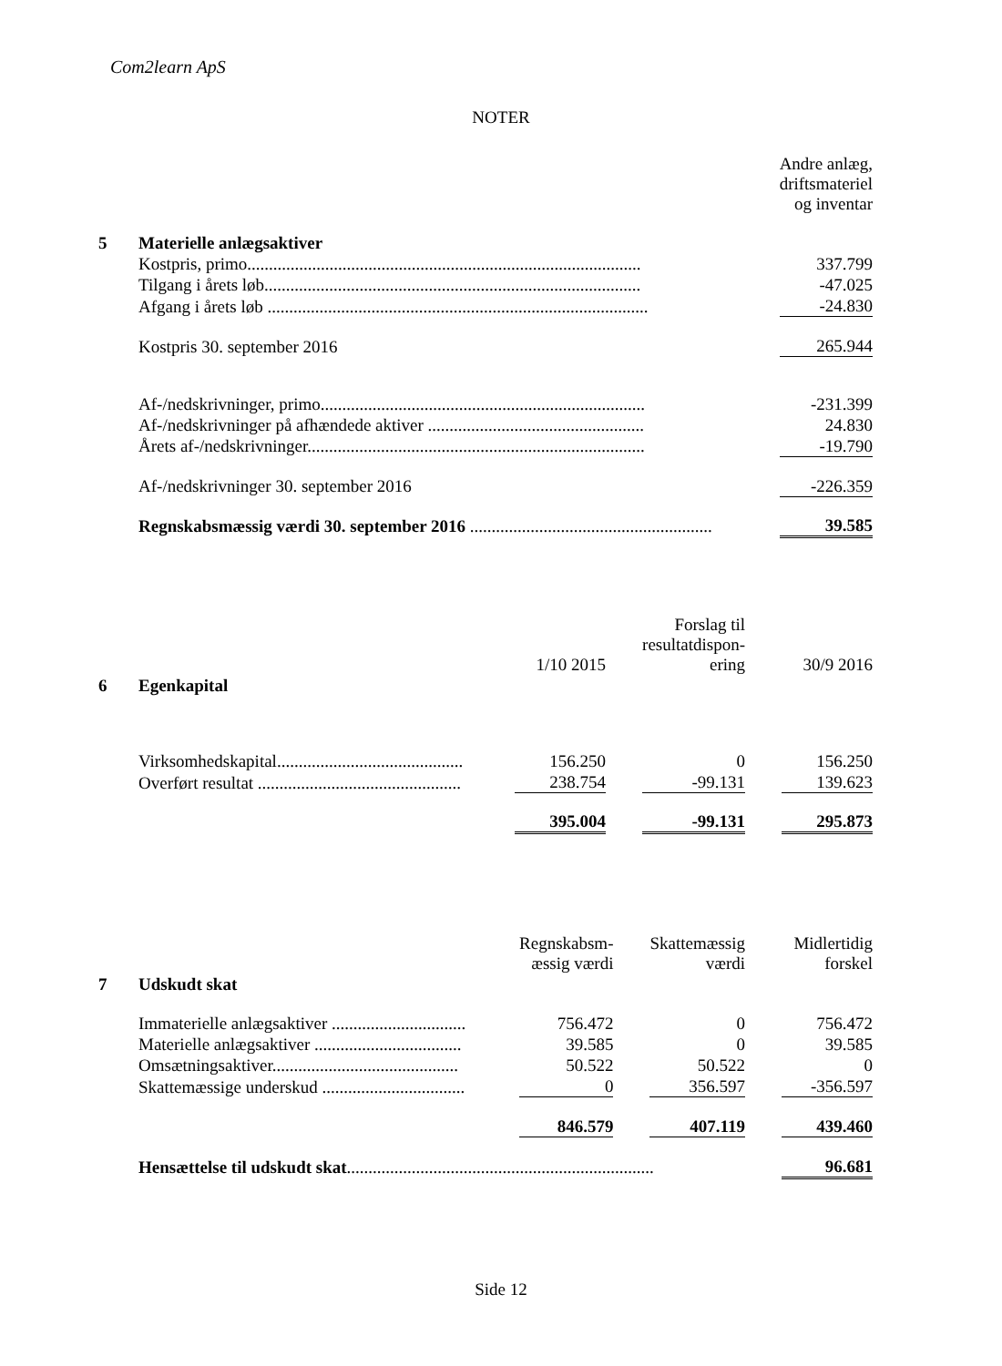Com2learn ApS
NOTER
| | | Andre anlæg, driftsmateriel og inventar |
| 5 | Materielle anlægsaktiver | |
| | Kostpris, primo........................................................................................... | 337.799 |
| | Tilgang i årets løb....................................................................................... | -47.025 |
| | Afgang i årets løb ........................................................................................ | -24.830 |
| | Kostpris 30. september 2016 | 265.944 |
| | Af-/nedskrivninger, primo........................................................................... | -231.399 |
| | Af-/nedskrivninger på afhændede aktiver .................................................. | 24.830 |
| | Årets af-/nedskrivninger.............................................................................. | -19.790 |
| | Af-/nedskrivninger 30. september 2016 | -226.359 |
| | Regnskabsmæssig værdi 30. september 2016 ........................................................ | 39.585 |
| | | 1/10 2015 | | Forslag til resultatdispon- ering | | 30/9 2016 |
| 6 | Egenkapital | | | | | |
| | Virksomhedskapital........................................... | 156.250 | | 0 | | 156.250 |
| | Overført resultat ............................................... | 238.754 | | -99.131 | | 139.623 |
| | | 395.004 | | -99.131 | | 295.873 |
| | | Regnskabsm- æssig værdi | | Skattemæssig værdi | | Midlertidig forskel |
| 7 | Udskudt skat | | | | | |
| | Immaterielle anlægsaktiver ............................... | 756.472 | | 0 | | 756.472 |
| | Materielle anlægsaktiver .................................. | 39.585 | | 0 | | 39.585 |
| | Omsætningsaktiver........................................... | 50.522 | | 50.522 | | 0 |
| | Skattemæssige underskud ................................. | 0 | | 356.597 | | -356.597 |
| | | 846.579 | | 407.119 | | 439.460 |
| | Hensættelse til udskudt skat ....................................................................... | | | | | 96.681 |
Side 12